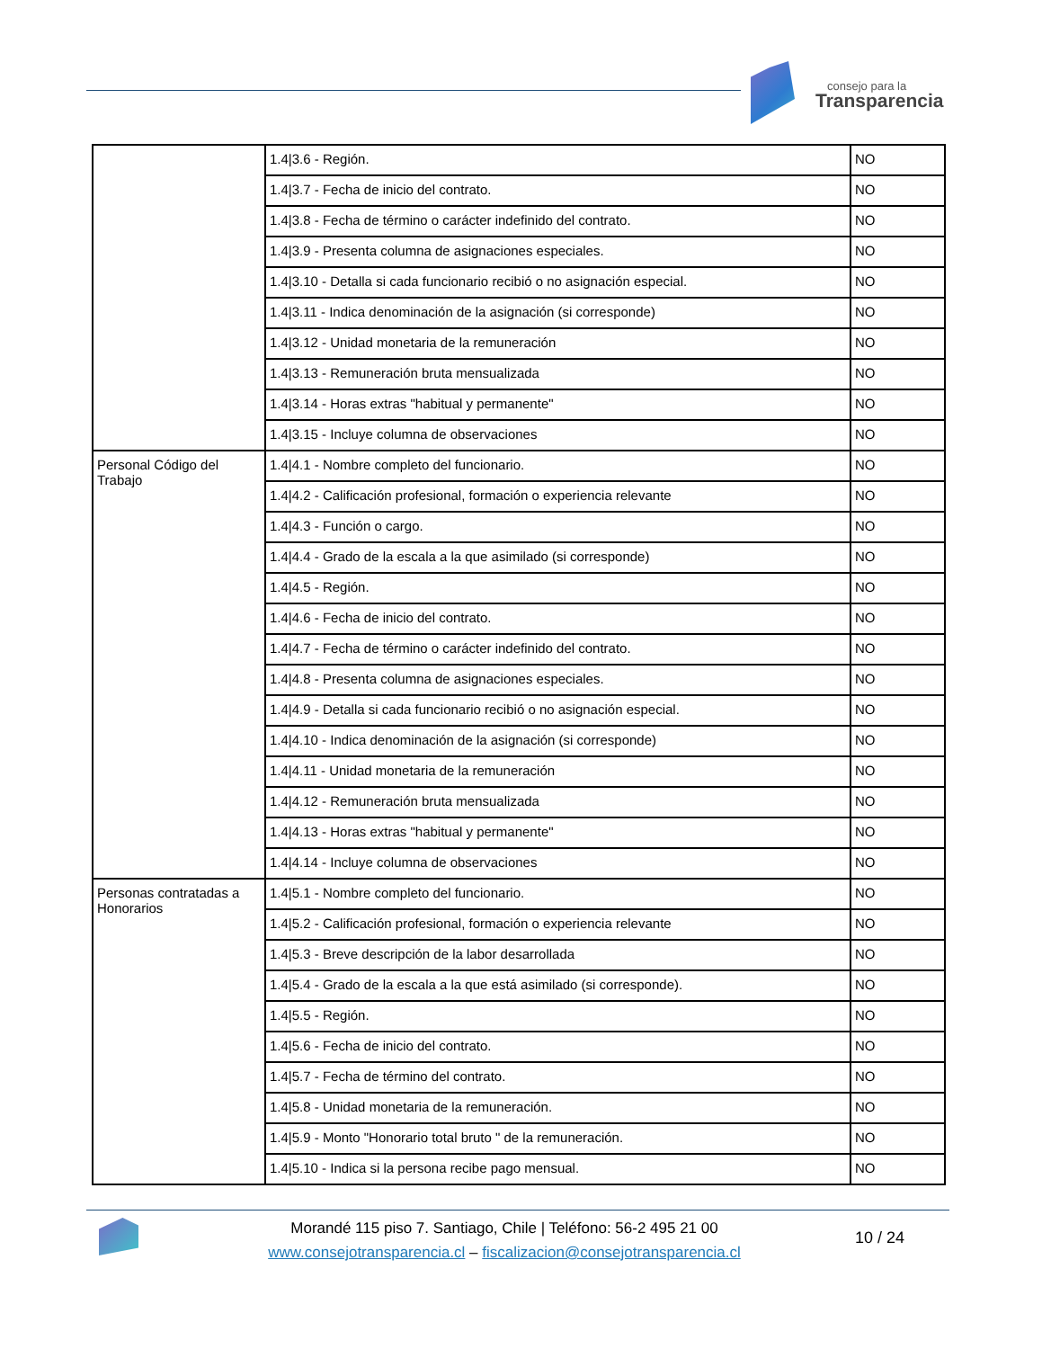consejo para la
Transparencia
| | 1.4/3.6 - Región. | NO |
| | 1.4/3.7 - Fecha de inicio del contrato. | NO |
| | 1.4/3.8 - Fecha de término o carácter indefinido del contrato. | NO |
| | 1.4/3.9 - Presenta columna de asignaciones especiales. | NO |
| | 1.4/3.10 - Detalla si cada funcionario recibió o no asignación especial. | NO |
| | 1.4/3.11 - Indica denominación de la asignación (si corresponde) | NO |
| | 1.4/3.12 - Unidad monetaria de la remuneración | NO |
| | 1.4/3.13 - Remuneración bruta mensualizada | NO |
| | 1.4/3.14 - Horas extras "habitual y permanente" | NO |
| | 1.4/3.15 - Incluye columna de observaciones | NO |
| Personal Código del Trabajo | 1.4/4.1 - Nombre completo del funcionario. | NO |
| | 1.4/4.2 - Calificación profesional, formación o experiencia relevante | NO |
| | 1.4/4.3 - Función o cargo. | NO |
| | 1.4/4.4 - Grado de la escala a la que asimilado (si corresponde) | NO |
| | 1.4/4.5 - Región. | NO |
| | 1.4/4.6 - Fecha de inicio del contrato. | NO |
| | 1.4/4.7 - Fecha de término o carácter indefinido del contrato. | NO |
| | 1.4/4.8 - Presenta columna de asignaciones especiales. | NO |
| | 1.4/4.9 - Detalla si cada funcionario recibió o no asignación especial. | NO |
| | 1.4/4.10 - Indica denominación de la asignación (si corresponde) | NO |
| | 1.4/4.11 - Unidad monetaria de la remuneración | NO |
| | 1.4/4.12 - Remuneración bruta mensualizada | NO |
| | 1.4/4.13 - Horas extras "habitual y permanente" | NO |
| | 1.4/4.14 - Incluye columna de observaciones | NO |
| Personas contratadas a Honorarios | 1.4/5.1 - Nombre completo del funcionario. | NO |
| | 1.4/5.2 - Calificación profesional, formación o experiencia relevante | NO |
| | 1.4/5.3 - Breve descripción de la labor desarrollada | NO |
| | 1.4/5.4 - Grado de la escala a la que está asimilado (si corresponde). | NO |
| | 1.4/5.5 - Región. | NO |
| | 1.4/5.6 - Fecha de inicio del contrato. | NO |
| | 1.4/5.7 - Fecha de término del contrato. | NO |
| | 1.4/5.8 - Unidad monetaria de la remuneración. | NO |
| | 1.4/5.9 - Monto "Honorario total bruto " de la remuneración. | NO |
| | 1.4/5.10 - Indica si la persona recibe pago mensual. | NO |
Morandé 115 piso 7. Santiago, Chile | Teléfono: 56-2 495 21 00
www.consejotransparencia.cl – fiscalizacion@consejotransparencia.cl
10 / 24